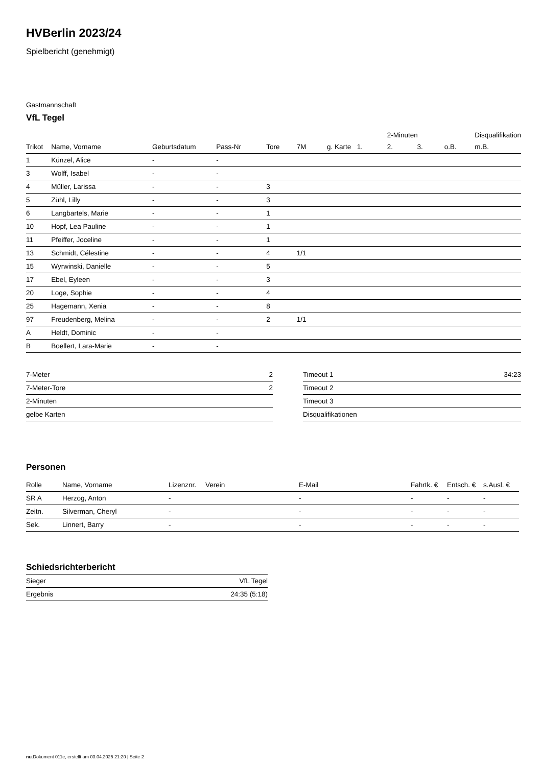HVBerlin 2023/24
Spielbericht (genehmigt)
Gastmannschaft
VfL Tegel
| | | | | | | | | 2-Minuten | | | Disqualifikation |
| Trikot | Name, Vorname | Geburtsdatum | Pass-Nr | Tore | 7M | g. Karte | 1. | 2. | 3. | o.B. | m.B. |
| 1 | Künzel, Alice | - | - | | | | | | | | |
| 3 | Wolff, Isabel | - | - | | | | | | | | |
| 4 | Müller, Larissa | - | - | 3 | | | | | | | |
| 5 | Zühl, Lilly | - | - | 3 | | | | | | | |
| 6 | Langbartels, Marie | - | - | 1 | | | | | | | |
| 10 | Hopf, Lea Pauline | - | - | 1 | | | | | | | |
| 11 | Pfeiffer, Joceline | - | - | 1 | | | | | | | |
| 13 | Schmidt, Célestine | - | - | 4 | 1/1 | | | | | | |
| 15 | Wyrwinski, Danielle | - | - | 5 | | | | | | | |
| 17 | Ebel, Eyleen | - | - | 3 | | | | | | | |
| 20 | Loge, Sophie | - | - | 4 | | | | | | | |
| 25 | Hagemann, Xenia | - | - | 8 | | | | | | | |
| 97 | Freudenberg, Melina | - | - | 2 | 1/1 | | | | | | |
| A | Heldt, Dominic | - | - | | | | | | | | |
| B | Boellert, Lara-Marie | - | - | | | | | | | | |
| 7-Meter | 2 |
| 7-Meter-Tore | 2 |
| 2-Minuten | |
| gelbe Karten | |
| Timeout 1 | 34:23 |
| Timeout 2 | |
| Timeout 3 | |
| Disqualifikationen | |
Personen
| Rolle | Name, Vorname | Lizenznr. | Verein | E-Mail | Fahrtk. € | Entsch. € | s.Ausl. € |
| --- | --- | --- | --- | --- | --- | --- | --- |
| SR A | Herzog, Anton | - | | - | - | - | - |
| Zeitn. | Silverman, Cheryl | - | | - | - | - | - |
| Sek. | Linnert, Barry | - | | - | - | - | - |
Schiedsrichterbericht
| Sieger | VfL Tegel |
| Ergebnis | 24:35 (5:18) |
nu.Dokument 011e, erstellt am 03.04.2025 21:20 | Seite 2